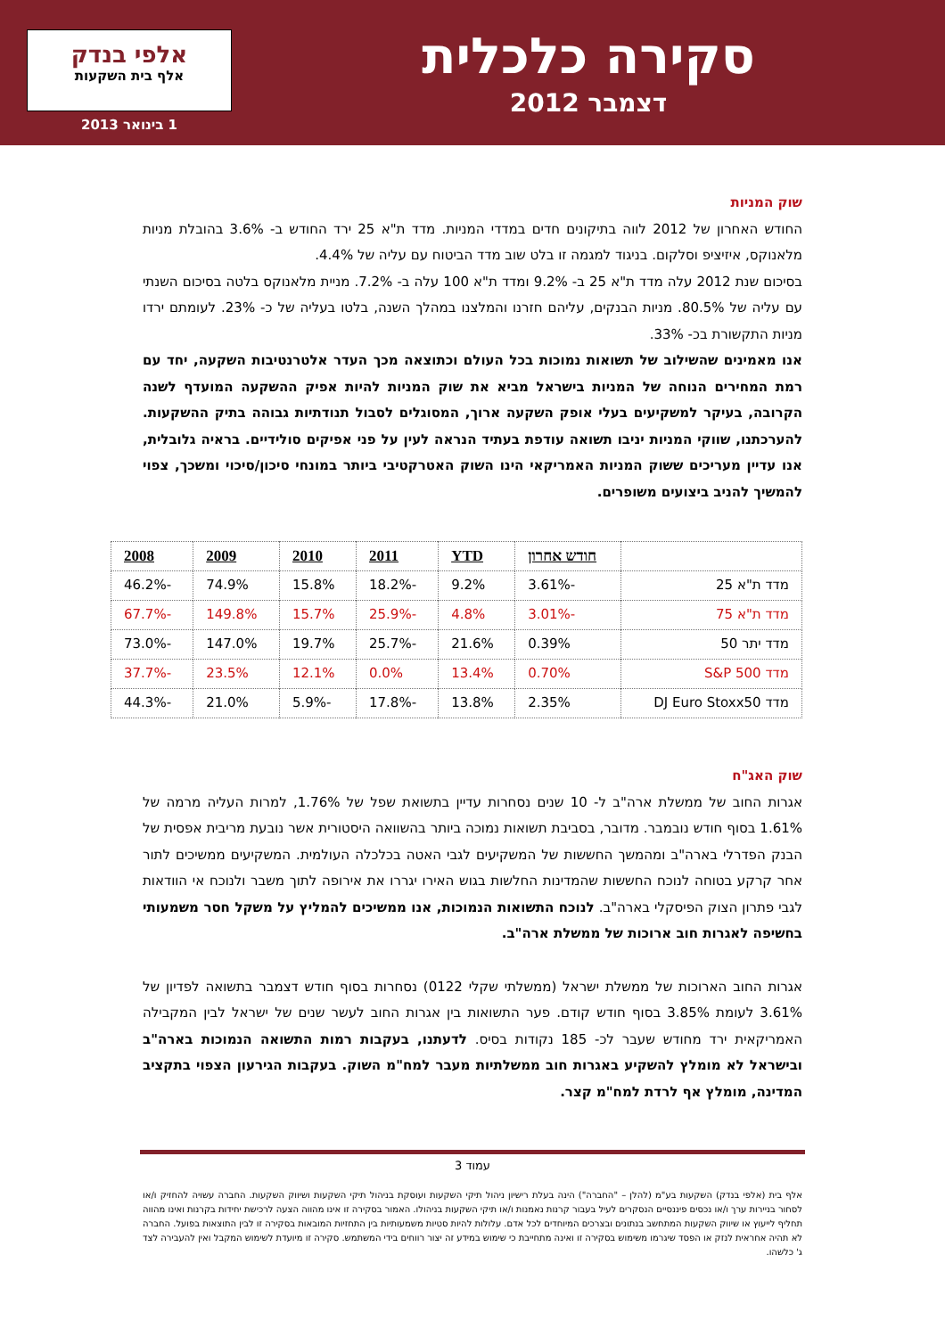סקירה כלכלית
דצמבר 2012
אלפי בנדק
אלף בית השקעות
1 בינואר 2013
שוק המניות
החודש האחרון של 2012 לווה בתיקונים חדים במדדי המניות. מדד ת"א 25 ירד החודש ב- 3.6% בהובלת מניות מלאנוקס, איזיציפ וסלקום. בניגוד למגמה זו בלט שוב מדד הביטוח עם עליה של 4.4%.
בסיכום שנת 2012 עלה מדד ת"א 25 ב- 9.2% ומדד ת"א 100 עלה ב- 7.2%. מניית מלאנוקס בלטה בסיכום השנתי עם עליה של 80.5%. מניות הבנקים, עליהם חזרנו והמלצנו במהלך השנה, בלטו בעליה של כ- 23%. לעומתם ירדו מניות התקשורת בכ- 33%.
אנו מאמינים שהשילוב של תשואות נמוכות בכל העולם וכתוצאה מכך העדר אלטרנטיבות השקעה, יחד עם רמת המחירים הנוחה של המניות בישראל מביא את שוק המניות להיות אפיק ההשקעה המועדף לשנה הקרובה, בעיקר למשקיעים בעלי אופק השקעה ארוך, המסוגלים לסבול תנודתיות גבוהה בתיק ההשקעות. להערכתנו, שווקי המניות יניבו תשואה עודפת בעתיד הנראה לעין על פני אפיקים סולידיים. בראיה גלובלית, אנו עדיין מעריכים ששוק המניות האמריקאי הינו השוק האטרקטיבי ביותר במונחי סיכון/סיכוי ומשכך, צפוי להמשיך להניב ביצועים משופרים.
| | חודש אחרון | YTD | 2011 | 2010 | 2009 | 2008 |
| --- | --- | --- | --- | --- | --- | --- |
| מדד ת"א 25 | -3.61% | 9.2% | -18.2% | 15.8% | 74.9% | -46.2% |
| מדד ת"א 75 | -3.01% | 4.8% | -25.9% | 15.7% | 149.8% | -67.7% |
| מדד יתר 50 | 0.39% | 21.6% | -25.7% | 19.7% | 147.0% | -73.0% |
| מדד S&P 500 | 0.70% | 13.4% | 0.0% | 12.1% | 23.5% | -37.7% |
| מדד DJ Euro Stoxx50 | 2.35% | 13.8% | -17.8% | -5.9% | 21.0% | -44.3% |
שוק האג"ח
אגרות החוב של ממשלת ארה"ב ל- 10 שנים נסחרות עדיין בתשואת שפל של 1.76%, למרות העליה מרמה של 1.61% בסוף חודש נובמבר. מדובר, בסביבת תשואות נמוכה ביותר בהשוואה היסטורית אשר נובעת מריבית אפסית של הבנק הפדרלי בארה"ב ומהמשך החששות של המשקיעים לגבי האטה בכלכלה העולמית. המשקיעים ממשיכים לתור אחר קרקע בטוחה לנוכח החששות שהמדינות החלשות בגוש האירו יגררו את אירופה לתוך משבר ולנוכח אי הוודאות לגבי פתרון הצוק הפיסקלי בארה"ב. לנוכח התשואות הנמוכות, אנו ממשיכים להמליץ על משקל חסר משמעותי בחשיפה לאגרות חוב ארוכות של ממשלת ארה"ב.
אגרות החוב הארוכות של ממשלת ישראל (ממשלתי שקלי 0122) נסחרות בסוף חודש דצמבר בתשואה לפדיון של 3.61% לעומת 3.85% בסוף חודש קודם. פער התשואות בין אגרות החוב לעשר שנים של ישראל לבין המקבילה האמריקאית ירד מחודש שעבר לכ- 185 נקודות בסיס. לדעתנו, בעקבות רמות התשואה הנמוכות בארה"ב ובישראל לא מומלץ להשקיע באגרות חוב ממשלתיות מעבר למח"מ השוק. בעקבות הגירעון הצפוי בתקציב המדינה, מומלץ אף לרדת למח"מ קצר.
עמוד 3
אלף בית (אלפי בנדק) השקעות בע"מ (להלן – "החברה") הינה בעלת רישיון ניהול תיקי השקעות ועוסקת בניהול תיקי השקעות ושיווק השקעות. החברה עשויה להחזיק ו/או לסחור בניירות ערך ו/או נכסים פיננסיים הנסקרים לעיל בעבור קרנות נאמנות ו/או תיקי השקעות בניהולו. האמור בסקירה זו אינו מהווה הצעה לרכישת יחידות בקרנות ואינו מהווה תחליף לייעוץ או שיווק השקעות המתחשב בנתונים ובצרכים המיוחדים לכל אדם. עלולות להיות סטיות משמעותיות בין התחזיות המובאות בסקירה זו לבין התוצאות בפועל. החברה לא תהיה אחראית לנזק או הפסד שיגרמו משימוש בסקירה זו ואינה מתחייבת כי שימוש במידע זה יצור רווחים בידי המשתמש. סקירה זו מיועדת לשימוש המקבל ואין להעבירה לצד ג' כלשהו.